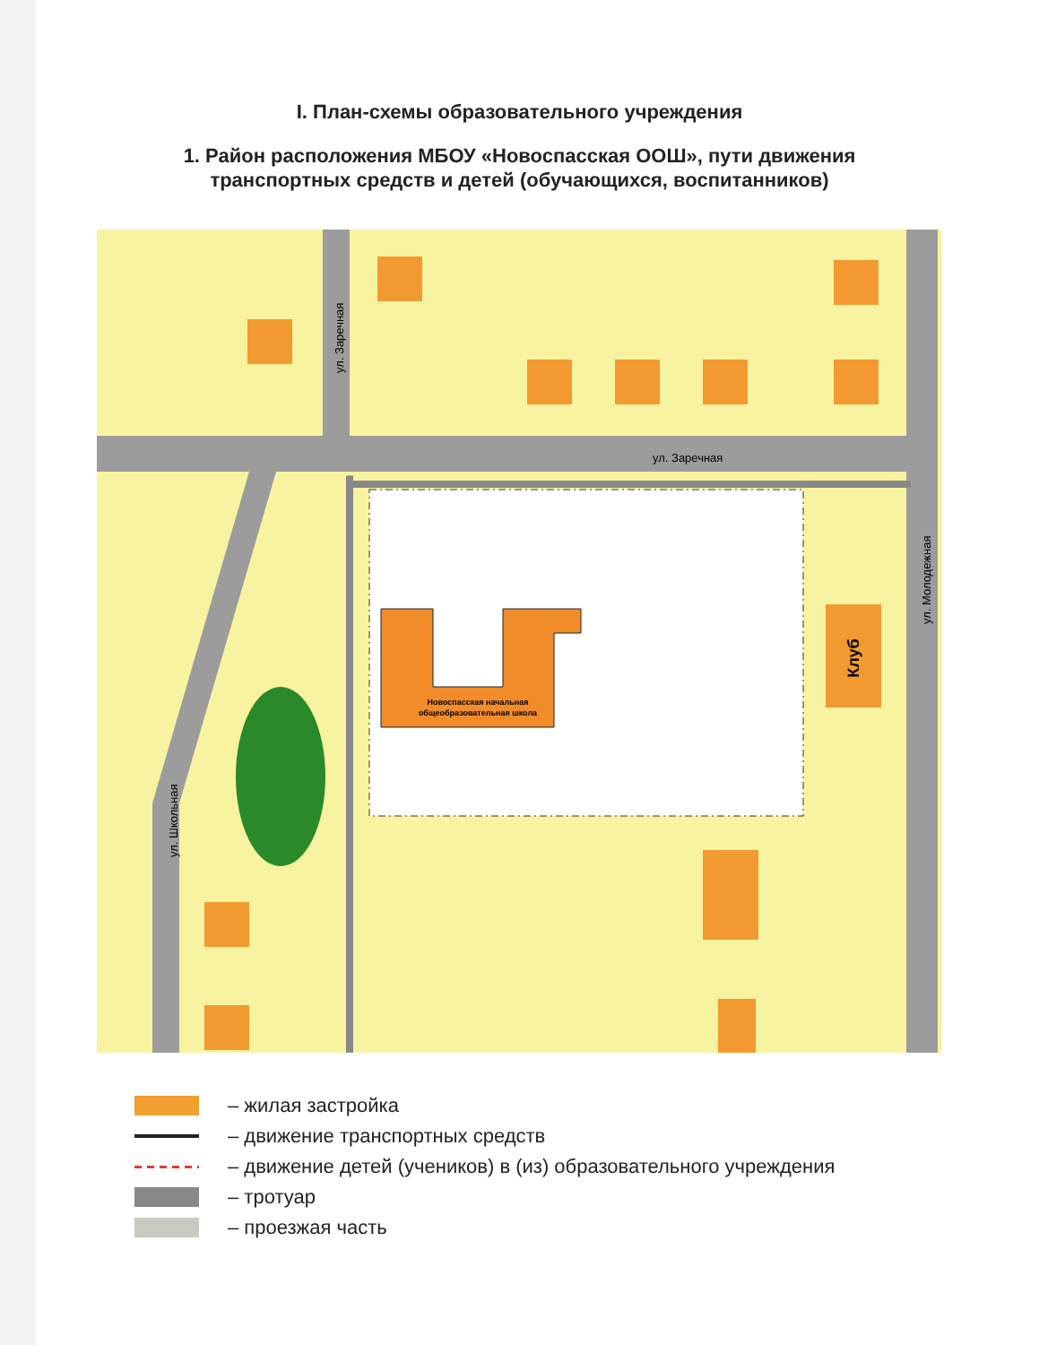I. План-схемы образовательного учреждения
1. Район расположения МБОУ «Новоспасская ООШ», пути движения
транспортных средств и детей (обучающихся, воспитанников)
Новоспасская начальная
общеобразовательная школа
Клуб
ул. Заречная
ул. Заречная
ул. Школьная
ул. Молодежная
– жилая застройка
– движение транспортных средств
– движение детей (учеников) в (из) образовательного учреждения
– тротуар
– проезжая часть